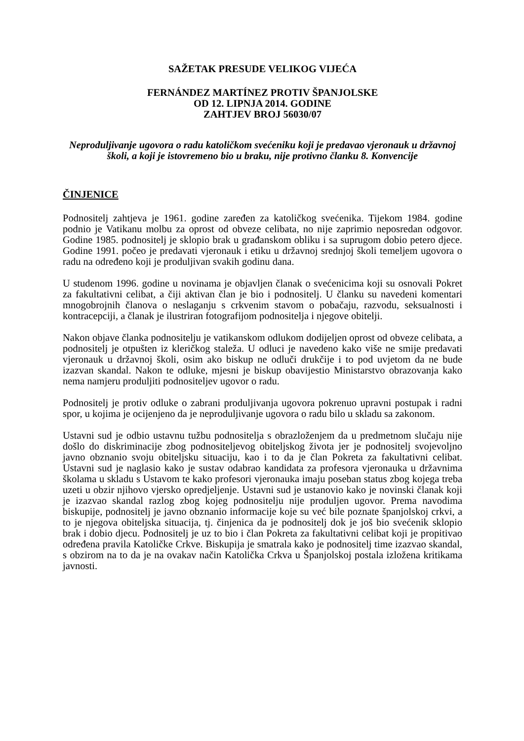SAŽETAK PRESUDE VELIKOG VIJEĆA
FERNÁNDEZ MARTÍNEZ PROTIV ŠPANJOLSKE
OD 12. LIPNJA 2014. GODINE
ZAHTJEV BROJ 56030/07
Neproduljivanje ugovora o radu katoličkom svećeniku koji je predavao vjeronauk u državnoj školi, a koji je istovremeno bio u braku, nije protivno članku 8. Konvencije
ČINJENICE
Podnositelj zahtjeva je 1961. godine zaređen za katoličkog svećenika. Tijekom 1984. godine podnio je Vatikanu molbu za oprost od obveze celibata, no nije zaprimio neposredan odgovor. Godine 1985. podnositelj je sklopio brak u građanskom obliku i sa suprugom dobio petero djece. Godine 1991. počeo je predavati vjeronauk i etiku u državnoj srednjoj školi temeljem ugovora o radu na određeno koji je produljivan svakih godinu dana.
U studenom 1996. godine u novinama je objavljen članak o svećenicima koji su osnovali Pokret za fakultativni celibat, a čiji aktivan član je bio i podnositelj. U članku su navedeni komentari mnogobrojnih članova o neslaganju s crkvenim stavom o pobačaju, razvodu, seksualnosti i kontracepciji, a članak je ilustriran fotografijom podnositelja i njegove obitelji.
Nakon objave članka podnositelju je vatikanskom odlukom dodijeljen oprost od obveze celibata, a podnositelj je otpušten iz kleričkog staleža. U odluci je navedeno kako više ne smije predavati vjeronauk u državnoj školi, osim ako biskup ne odluči drukčije i to pod uvjetom da ne bude izazvan skandal. Nakon te odluke, mjesni je biskup obavijestio Ministarstvo obrazovanja kako nema namjeru produljiti podnositeljev ugovor o radu.
Podnositelj je protiv odluke o zabrani produljivanja ugovora pokrenuo upravni postupak i radni spor, u kojima je ocijenjeno da je neproduljivanje ugovora o radu bilo u skladu sa zakonom.
Ustavni sud je odbio ustavnu tužbu podnositelja s obrazloženjem da u predmetnom slučaju nije došlo do diskriminacije zbog podnositeljevog obiteljskog života jer je podnositelj svojevoljno javno obznanio svoju obiteljsku situaciju, kao i to da je član Pokreta za fakultativni celibat. Ustavni sud je naglasio kako je sustav odabrao kandidata za profesora vjeronauka u državnima školama u skladu s Ustavom te kako profesori vjeronauka imaju poseban status zbog kojega treba uzeti u obzir njihovo vjersko opredjeljenje. Ustavni sud je ustanovio kako je novinski članak koji je izazvao skandal razlog zbog kojeg podnositelju nije produljen ugovor. Prema navodima biskupije, podnositelj je javno obznanio informacije koje su već bile poznate španjolskoj crkvi, a to je njegova obiteljska situacija, tj. činjenica da je podnositelj dok je još bio svećenik sklopio brak i dobio djecu. Podnositelj je uz to bio i član Pokreta za fakultativni celibat koji je propitivao određena pravila Katoličke Crkve. Biskupija je smatrala kako je podnositelj time izazvao skandal, s obzirom na to da je na ovakav način Katolička Crkva u Španjolskoj postala izložena kritikama javnosti.